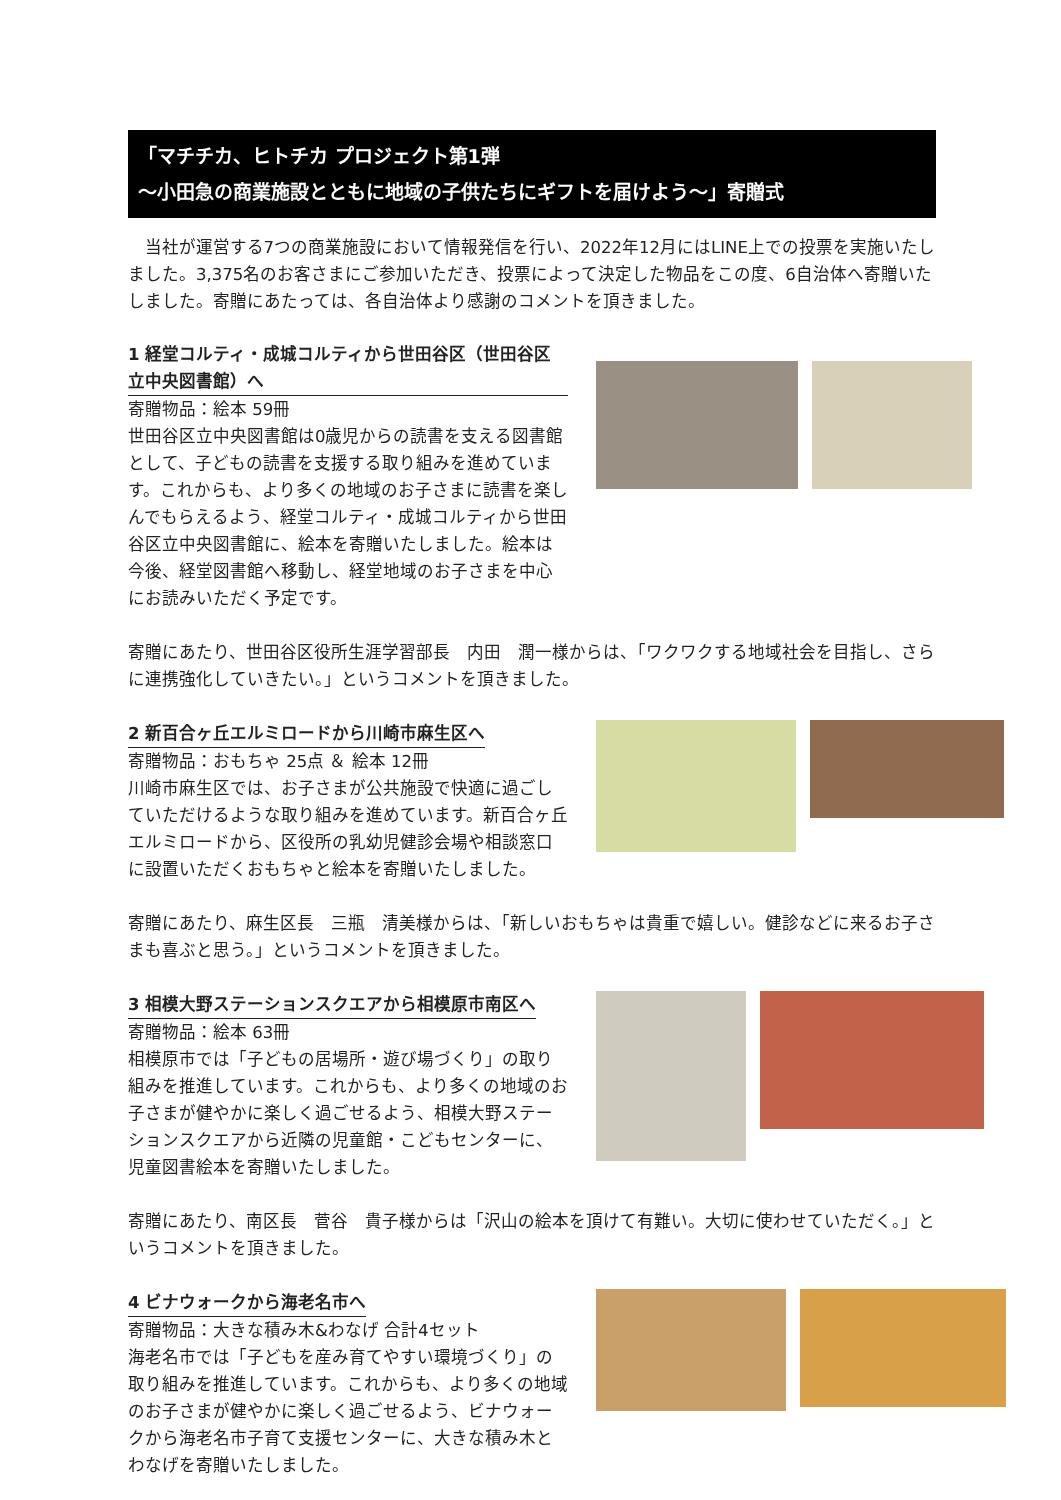「マチチカ、ヒトチカ プロジェクト第1弾
～小田急の商業施設とともに地域の子供たちにギフトを届けよう～」寄贈式
当社が運営する7つの商業施設において情報発信を行い、2022年12月にはLINE上での投票を実施いたしました。3,375名のお客さまにご参加いただき、投票によって決定した物品をこの度、6自治体へ寄贈いたしました。寄贈にあたっては、各自治体より感謝のコメントを頂きました。
1 経堂コルティ・成城コルティから世田谷区（世田谷区立中央図書館）へ
寄贈物品：絵本 59冊
世田谷区立中央図書館は0歳児からの読書を支える図書館として、子どもの読書を支援する取り組みを進めています。これからも、より多くの地域のお子さまに読書を楽しんでもらえるよう、経堂コルティ・成城コルティから世田谷区立中央図書館に、絵本を寄贈いたしました。絵本は今後、経堂図書館へ移動し、経堂地域のお子さまを中心にお読みいただく予定です。
寄贈にあたり、世田谷区役所生涯学習部長　内田　潤一様からは、「ワクワクする地域社会を目指し、さらに連携強化していきたい。」というコメントを頂きました。
2 新百合ヶ丘エルミロードから川崎市麻生区へ
寄贈物品：おもちゃ 25点 ＆ 絵本 12冊
川崎市麻生区では、お子さまが公共施設で快適に過ごしていただけるような取り組みを進めています。新百合ヶ丘エルミロードから、区役所の乳幼児健診会場や相談窓口に設置いただくおもちゃと絵本を寄贈いたしました。
寄贈にあたり、麻生区長　三瓶　清美様からは、「新しいおもちゃは貴重で嬉しい。健診などに来るお子さまも喜ぶと思う。」というコメントを頂きました。
3 相模大野ステーションスクエアから相模原市南区へ
寄贈物品：絵本 63冊
相模原市では「子どもの居場所・遊び場づくり」の取り組みを推進しています。これからも、より多くの地域のお子さまが健やかに楽しく過ごせるよう、相模大野ステーションスクエアから近隣の児童館・こどもセンターに、児童図書絵本を寄贈いたしました。
寄贈にあたり、南区長　菅谷　貴子様からは「沢山の絵本を頂けて有難い。大切に使わせていただく。」というコメントを頂きました。
4 ビナウォークから海老名市へ
寄贈物品：大きな積み木&わなげ 合計4セット
海老名市では「子どもを産み育てやすい環境づくり」の取り組みを推進しています。これからも、より多くの地域のお子さまが健やかに楽しく過ごせるよう、ビナウォークから海老名市子育て支援センターに、大きな積み木とわなげを寄贈いたしました。